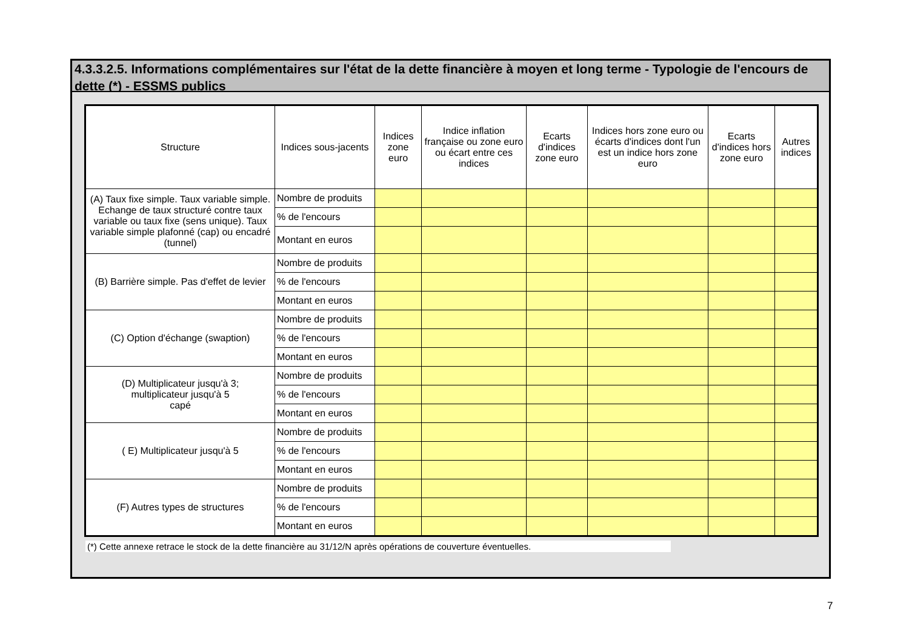4.3.3.2.5. Informations complémentaires sur l'état de la dette financière à moyen et long terme - Typologie de l'encours de dette (*) - ESSMS publics
| Structure | Indices sous-jacents | Indices zone euro | Indice inflation française ou zone euro ou écart entre ces indices | Ecarts d'indices zone euro | Indices hors zone euro ou écarts d'indices dont l'un est un indice hors zone euro | Ecarts d'indices hors zone euro | Autres indices |
| --- | --- | --- | --- | --- | --- | --- | --- |
| (A) Taux fixe simple. Taux variable simple. Echange de taux structuré contre taux variable ou taux fixe (sens unique). Taux variable simple plafonné (cap) ou encadré (tunnel) | Nombre de produits | | | | | | |
| | % de l'encours | | | | | | |
| | Montant en euros | | | | | | |
| (B) Barrière simple. Pas d'effet de levier | Nombre de produits | | | | | | |
| | % de l'encours | | | | | | |
| | Montant en euros | | | | | | |
| (C) Option d'échange (swaption) | Nombre de produits | | | | | | |
| | % de l'encours | | | | | | |
| | Montant en euros | | | | | | |
| (D) Multiplicateur jusqu'à 3; multiplicateur jusqu'à 5 capé | Nombre de produits | | | | | | |
| | % de l'encours | | | | | | |
| | Montant en euros | | | | | | |
| ( E) Multiplicateur jusqu'à 5 | Nombre de produits | | | | | | |
| | % de l'encours | | | | | | |
| | Montant en euros | | | | | | |
| (F) Autres types de structures | Nombre de produits | | | | | | |
| | % de l'encours | | | | | | |
| | Montant en euros | | | | | | |
(*) Cette annexe retrace le stock de la dette financière au 31/12/N après opérations de couverture éventuelles.
7